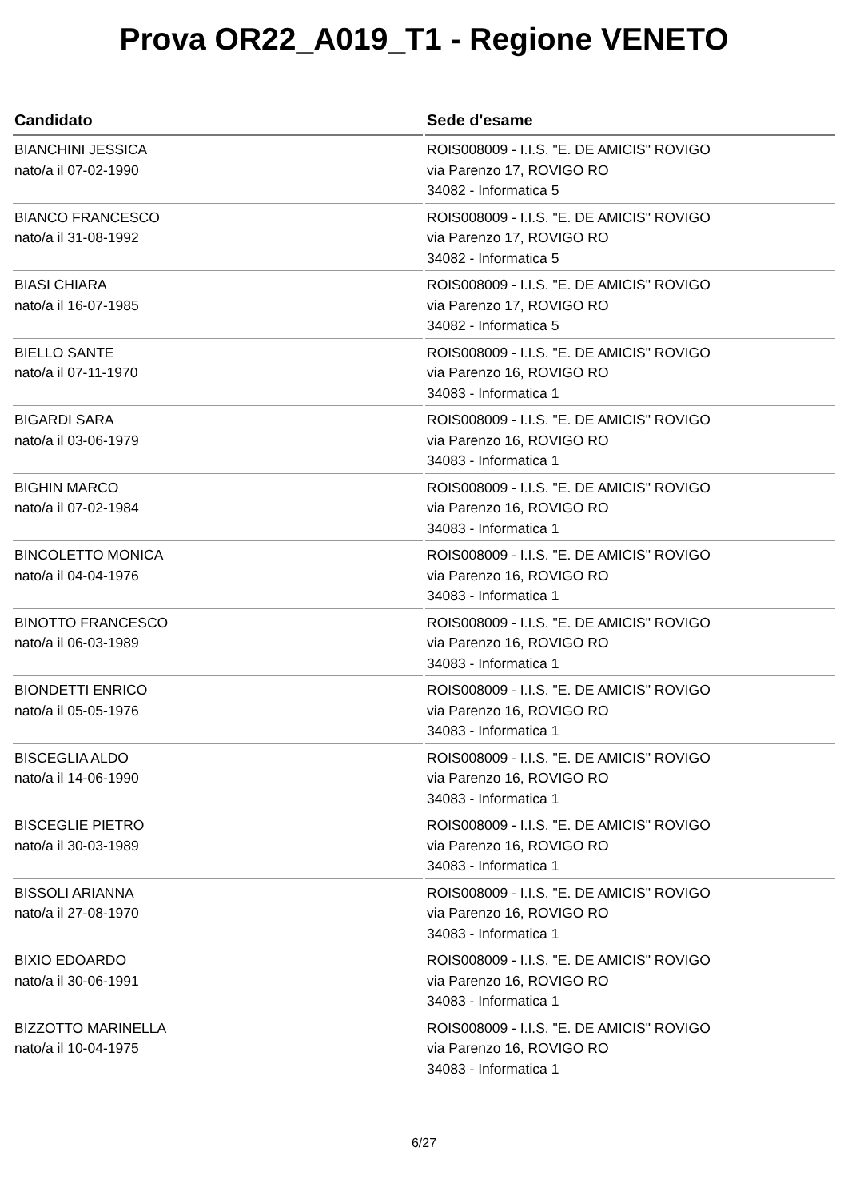Prova OR22_A019_T1 - Regione VENETO
| Candidato | Sede d'esame |
| --- | --- |
| BIANCHINI JESSICA nato/a il 07-02-1990 | ROIS008009 - I.I.S. "E. DE AMICIS" ROVIGO via Parenzo 17, ROVIGO RO 34082 - Informatica 5 |
| BIANCO FRANCESCO nato/a il 31-08-1992 | ROIS008009 - I.I.S. "E. DE AMICIS" ROVIGO via Parenzo 17, ROVIGO RO 34082 - Informatica 5 |
| BIASI CHIARA nato/a il 16-07-1985 | ROIS008009 - I.I.S. "E. DE AMICIS" ROVIGO via Parenzo 17, ROVIGO RO 34082 - Informatica 5 |
| BIELLO SANTE nato/a il 07-11-1970 | ROIS008009 - I.I.S. "E. DE AMICIS" ROVIGO via Parenzo 16, ROVIGO RO 34083 - Informatica 1 |
| BIGARDI SARA nato/a il 03-06-1979 | ROIS008009 - I.I.S. "E. DE AMICIS" ROVIGO via Parenzo 16, ROVIGO RO 34083 - Informatica 1 |
| BIGHIN MARCO nato/a il 07-02-1984 | ROIS008009 - I.I.S. "E. DE AMICIS" ROVIGO via Parenzo 16, ROVIGO RO 34083 - Informatica 1 |
| BINCOLETTO MONICA nato/a il 04-04-1976 | ROIS008009 - I.I.S. "E. DE AMICIS" ROVIGO via Parenzo 16, ROVIGO RO 34083 - Informatica 1 |
| BINOTTO FRANCESCO nato/a il 06-03-1989 | ROIS008009 - I.I.S. "E. DE AMICIS" ROVIGO via Parenzo 16, ROVIGO RO 34083 - Informatica 1 |
| BIONDETTI ENRICO nato/a il 05-05-1976 | ROIS008009 - I.I.S. "E. DE AMICIS" ROVIGO via Parenzo 16, ROVIGO RO 34083 - Informatica 1 |
| BISCEGLIA ALDO nato/a il 14-06-1990 | ROIS008009 - I.I.S. "E. DE AMICIS" ROVIGO via Parenzo 16, ROVIGO RO 34083 - Informatica 1 |
| BISCEGLIE PIETRO nato/a il 30-03-1989 | ROIS008009 - I.I.S. "E. DE AMICIS" ROVIGO via Parenzo 16, ROVIGO RO 34083 - Informatica 1 |
| BISSOLI ARIANNA nato/a il 27-08-1970 | ROIS008009 - I.I.S. "E. DE AMICIS" ROVIGO via Parenzo 16, ROVIGO RO 34083 - Informatica 1 |
| BIXIO EDOARDO nato/a il 30-06-1991 | ROIS008009 - I.I.S. "E. DE AMICIS" ROVIGO via Parenzo 16, ROVIGO RO 34083 - Informatica 1 |
| BIZZOTTO MARINELLA nato/a il 10-04-1975 | ROIS008009 - I.I.S. "E. DE AMICIS" ROVIGO via Parenzo 16, ROVIGO RO 34083 - Informatica 1 |
6/27